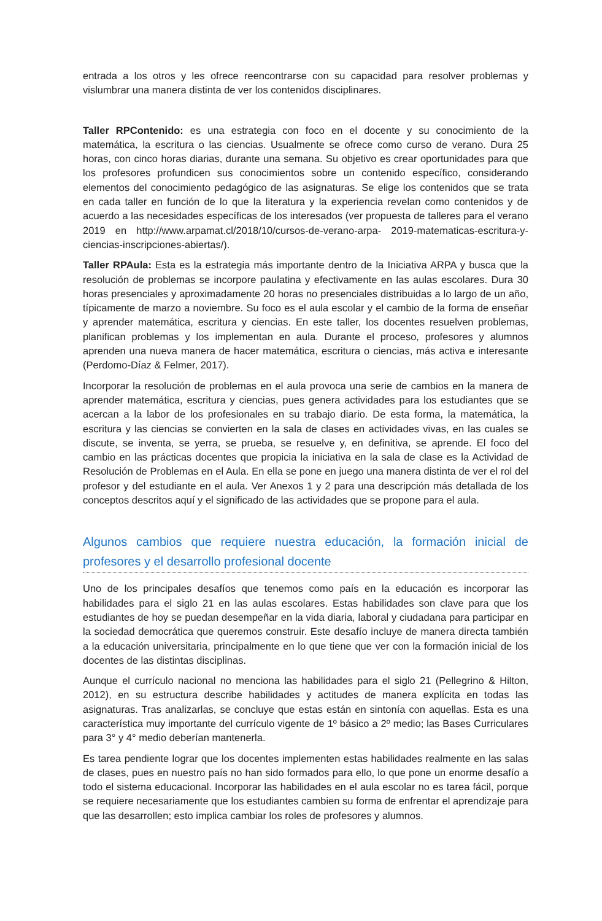entrada a los otros y les ofrece reencontrarse con su capacidad para resolver problemas y vislumbrar una manera distinta de ver los contenidos disciplinares.
Taller RPContenido: es una estrategia con foco en el docente y su conocimiento de la matemática, la escritura o las ciencias. Usualmente se ofrece como curso de verano. Dura 25 horas, con cinco horas diarias, durante una semana. Su objetivo es crear oportunidades para que los profesores profundicen sus conocimientos sobre un contenido específico, considerando elementos del conocimiento pedagógico de las asignaturas. Se elige los contenidos que se trata en cada taller en función de lo que la literatura y la experiencia revelan como contenidos y de acuerdo a las necesidades específicas de los interesados (ver propuesta de talleres para el verano 2019 en http://www.arpamat.cl/2018/10/cursos-de-verano-arpa- 2019-matematicas-escritura-y-ciencias-inscripciones-abiertas/).
Taller RPAula: Esta es la estrategia más importante dentro de la Iniciativa ARPA y busca que la resolución de problemas se incorpore paulatina y efectivamente en las aulas escolares. Dura 30 horas presenciales y aproximadamente 20 horas no presenciales distribuidas a lo largo de un año, típicamente de marzo a noviembre. Su foco es el aula escolar y el cambio de la forma de enseñar y aprender matemática, escritura y ciencias. En este taller, los docentes resuelven problemas, planifican problemas y los implementan en aula. Durante el proceso, profesores y alumnos aprenden una nueva manera de hacer matemática, escritura o ciencias, más activa e interesante (Perdomo-Díaz & Felmer, 2017).
Incorporar la resolución de problemas en el aula provoca una serie de cambios en la manera de aprender matemática, escritura y ciencias, pues genera actividades para los estudiantes que se acercan a la labor de los profesionales en su trabajo diario. De esta forma, la matemática, la escritura y las ciencias se convierten en la sala de clases en actividades vivas, en las cuales se discute, se inventa, se yerra, se prueba, se resuelve y, en definitiva, se aprende. El foco del cambio en las prácticas docentes que propicia la iniciativa en la sala de clase es la Actividad de Resolución de Problemas en el Aula. En ella se pone en juego una manera distinta de ver el rol del profesor y del estudiante en el aula. Ver Anexos 1 y 2 para una descripción más detallada de los conceptos descritos aquí y el significado de las actividades que se propone para el aula.
Algunos cambios que requiere nuestra educación, la formación inicial de profesores y el desarrollo profesional docente
Uno de los principales desafíos que tenemos como país en la educación es incorporar las habilidades para el siglo 21 en las aulas escolares. Estas habilidades son clave para que los estudiantes de hoy se puedan desempeñar en la vida diaria, laboral y ciudadana para participar en la sociedad democrática que queremos construir. Este desafío incluye de manera directa también a la educación universitaria, principalmente en lo que tiene que ver con la formación inicial de los docentes de las distintas disciplinas.
Aunque el currículo nacional no menciona las habilidades para el siglo 21 (Pellegrino & Hilton, 2012), en su estructura describe habilidades y actitudes de manera explícita en todas las asignaturas. Tras analizarlas, se concluye que estas están en sintonía con aquellas. Esta es una característica muy importante del currículo vigente de 1º básico a 2º medio; las Bases Curriculares para 3° y 4° medio deberían mantenerla.
Es tarea pendiente lograr que los docentes implementen estas habilidades realmente en las salas de clases, pues en nuestro país no han sido formados para ello, lo que pone un enorme desafío a todo el sistema educacional. Incorporar las habilidades en el aula escolar no es tarea fácil, porque se requiere necesariamente que los estudiantes cambien su forma de enfrentar el aprendizaje para que las desarrollen; esto implica cambiar los roles de profesores y alumnos.